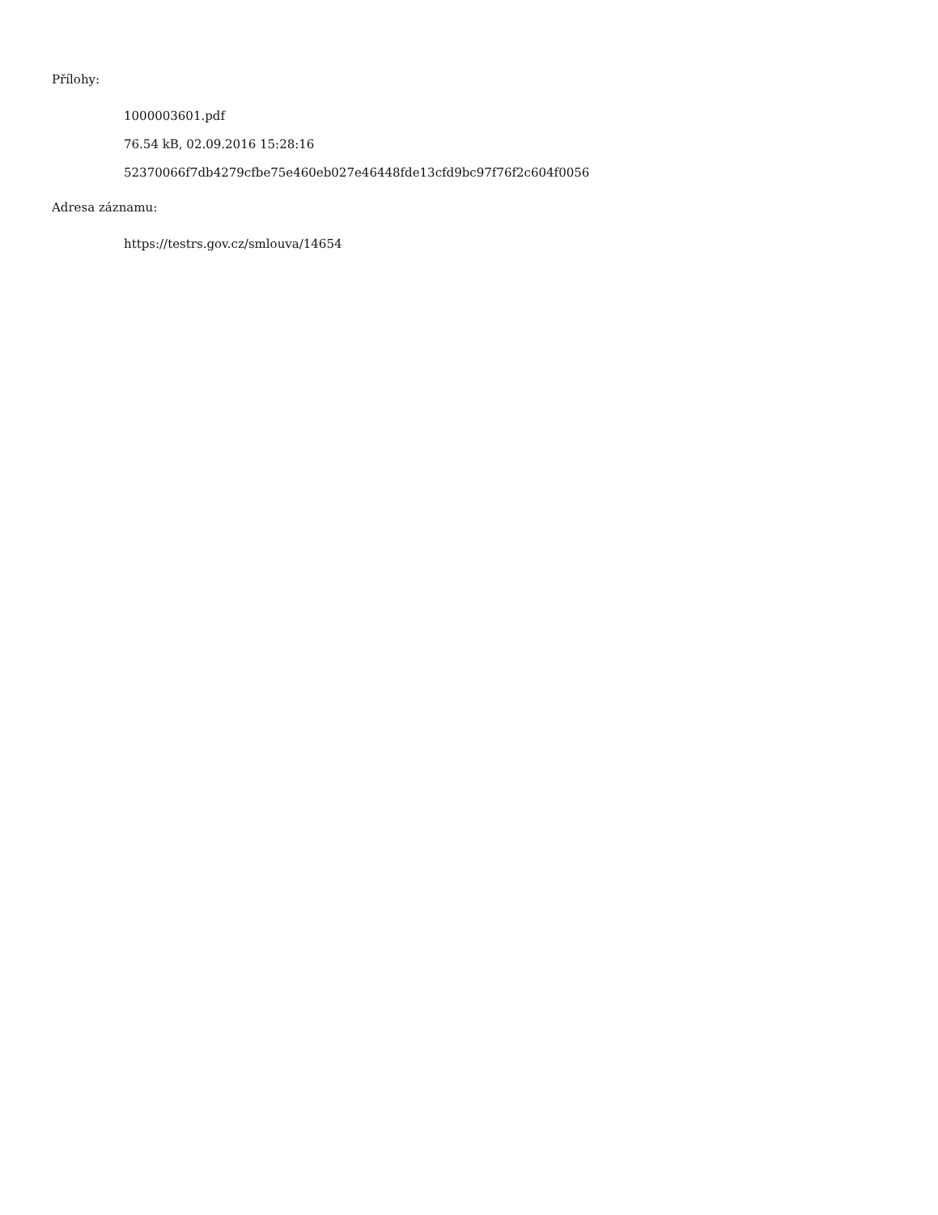Přílohy:
1000003601.pdf
76.54 kB, 02.09.2016 15:28:16
52370066f7db4279cfbe75e460eb027e46448fde13cfd9bc97f76f2c604f0056
Adresa záznamu:
https://testrs.gov.cz/smlouva/14654